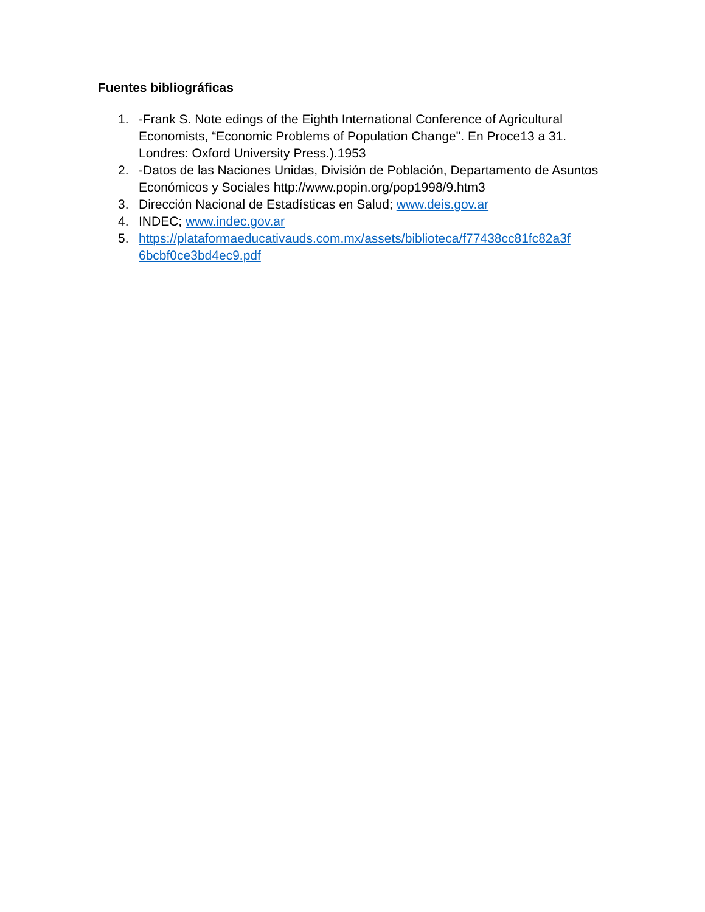Fuentes bibliográficas
1. -Frank S. Note edings of the Eighth International Conference of Agricultural Economists, “Economic Problems of Population Change". En Proce13 a 31. Londres: Oxford University Press.).1953
2. -Datos de las Naciones Unidas, División de Población, Departamento de Asuntos Económicos y Sociales http://www.popin.org/pop1998/9.htm3
3. Dirección Nacional de Estadísticas en Salud; www.deis.gov.ar
4. INDEC; www.indec.gov.ar
5. https://plataformaeducativauds.com.mx/assets/biblioteca/f77438cc81fc82a3f 6bcbf0ce3bd4ec9.pdf